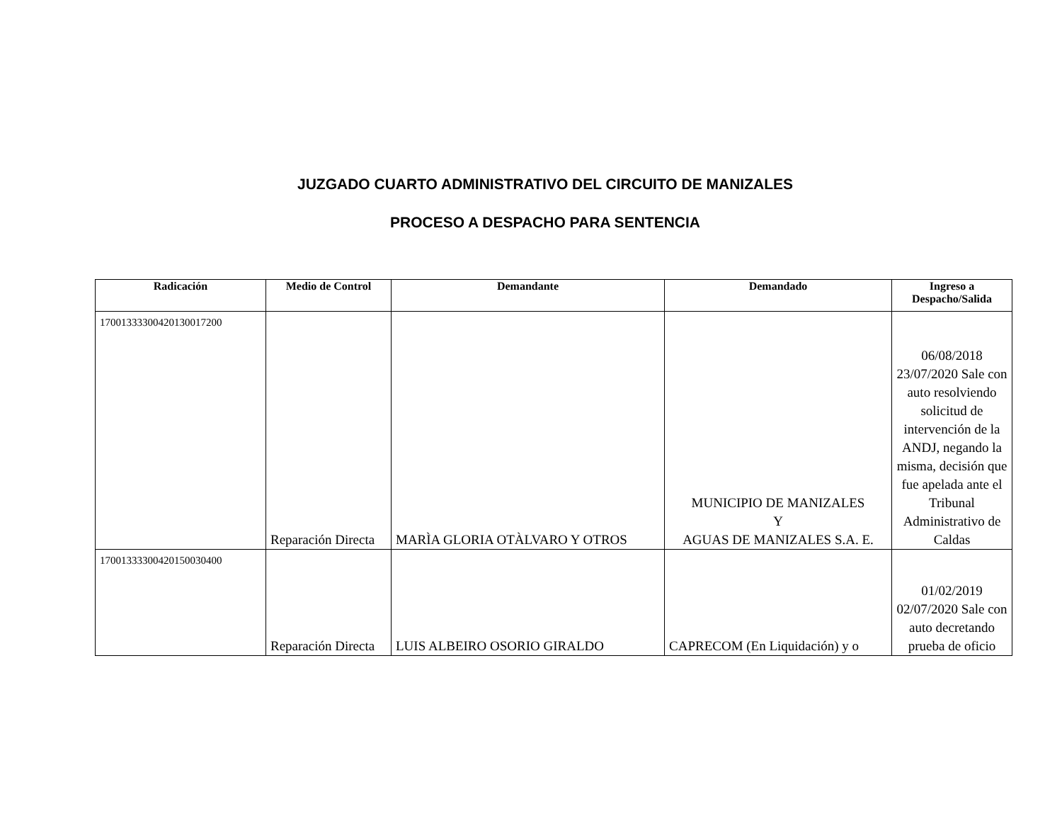JUZGADO CUARTO ADMINISTRATIVO DEL CIRCUITO DE MANIZALES
PROCESO A DESPACHO PARA SENTENCIA
| Radicación | Medio de Control | Demandante | Demandado | Ingreso a Despacho/Salida |
| --- | --- | --- | --- | --- |
| 17001333300420130017200 | Reparación Directa | MARÌA GLORIA OTÀLVARO Y OTROS | MUNICIPIO DE MANIZALES Y AGUAS DE MANIZALES S.A. E. | 06/08/2018 23/07/2020 Sale con auto resolviendo solicitud de intervención de la ANDJ, negando la misma, decisión que fue apelada ante el Tribunal Administrativo de Caldas |
| 17001333300420150030400 | Reparación Directa | LUIS ALBEIRO OSORIO GIRALDO | CAPRECOM (En Liquidación) y o | 01/02/2019 02/07/2020 Sale con auto decretando prueba de oficio |